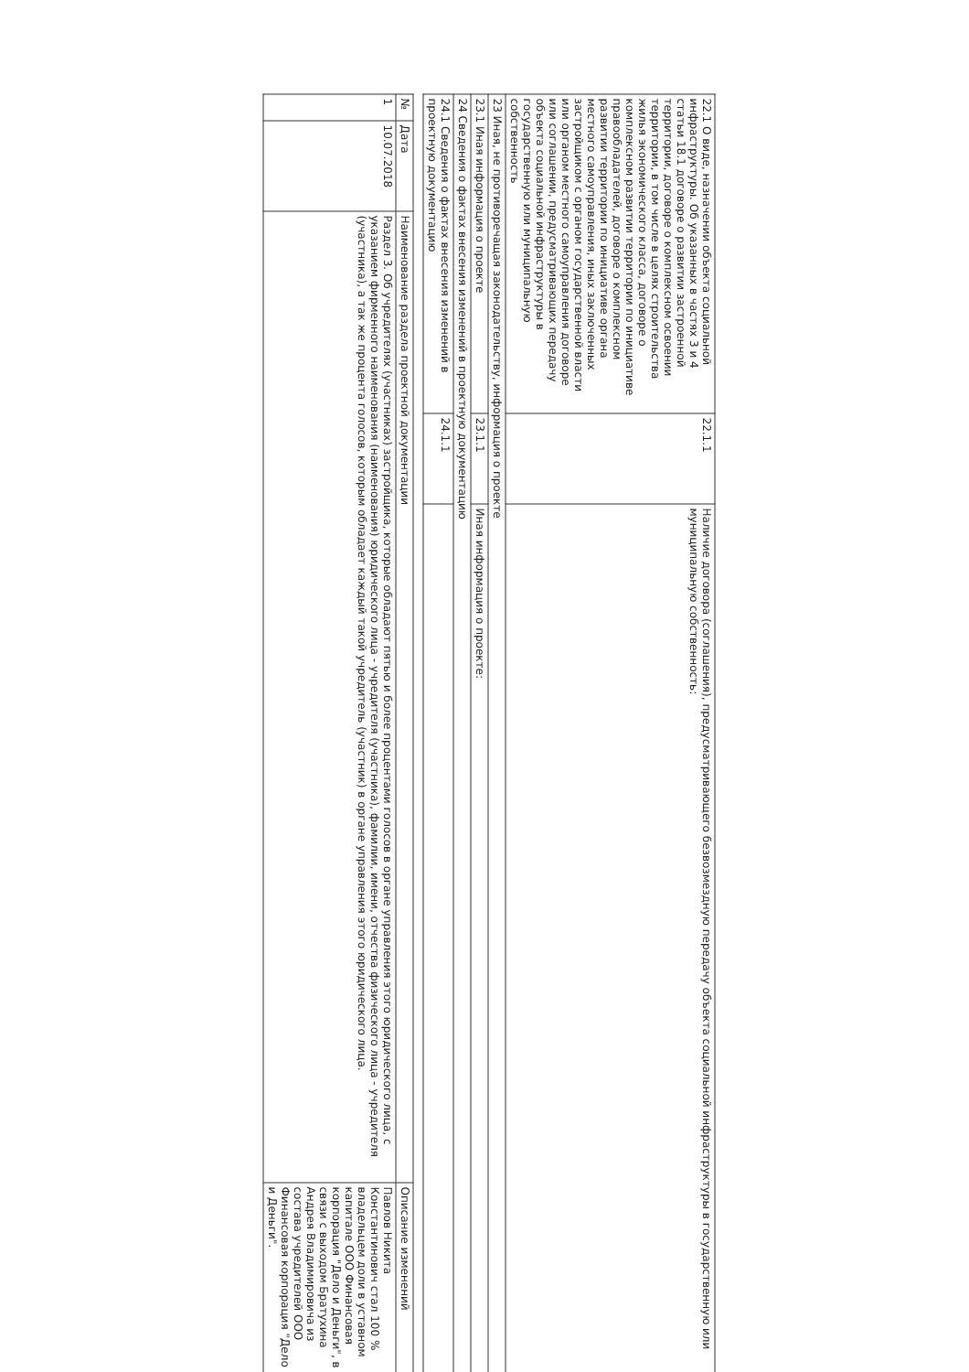| 22.1 О виде, назначении объекта социальной инфраструктуры. Об указанных в частях 3 и 4 статьи 18.1 договоре о развитии застроенной территории, договоре о комплексном освоении территории, в том числе в целях строительства жилья экономического класса, договоре о комплексном развитии территории по инициативе правообладателей, договоре о комплексном развитии территории по инициативе органа местного самоуправления, иных заключенных застройщиком с органом государственной власти или органом местного самоуправления договоре или соглашении, предусматривающих передачу объекта социальной инфраструктуры в государственную или муниципальную собственность | 22.1.1 | Наличие договора (соглашения), предусматривающего безвозмездную передачу объекта социальной инфраструктуры в государственную или муниципальную собственность: |
| 23 Иная, не противоречащая законодательству, информация о проекте | | |
| 23.1 Иная информация о проекте | 23.1.1 | Иная информация о проекте: |
| 24 Сведения о фактах внесения изменений в проектную документацию | | |
| 24.1 Сведения о фактах внесения изменений в проектную документацию | 24.1.1 | |
| № | Дата | Наименование раздела проектной документации | Описание изменений |
| --- | --- | --- | --- |
| 1 | 10.07.2018 | Раздел 3. Об учредителях (участниках) застройщика, которые обладают пятью и более процентами голосов в органе управления этого юридического лица, с указанием фирменного наименования (наименования) юридического лица - учредителя (участника), фамилии, имени, отчества физического лица - учредителя (участника), а так же процента голосов, которым обладает каждый такой учредитель (участник) в органе управления этого юридического лица. | Павлов Никита Константинович стал 100 % владельцем доли в уставном капитале ООО Финансовая корпорация "Дело и Деньги", в связи с выходом Братухина Андрея Владимировича из состава учредителей ООО Финансовая корпорация "Дело и Деньги". |